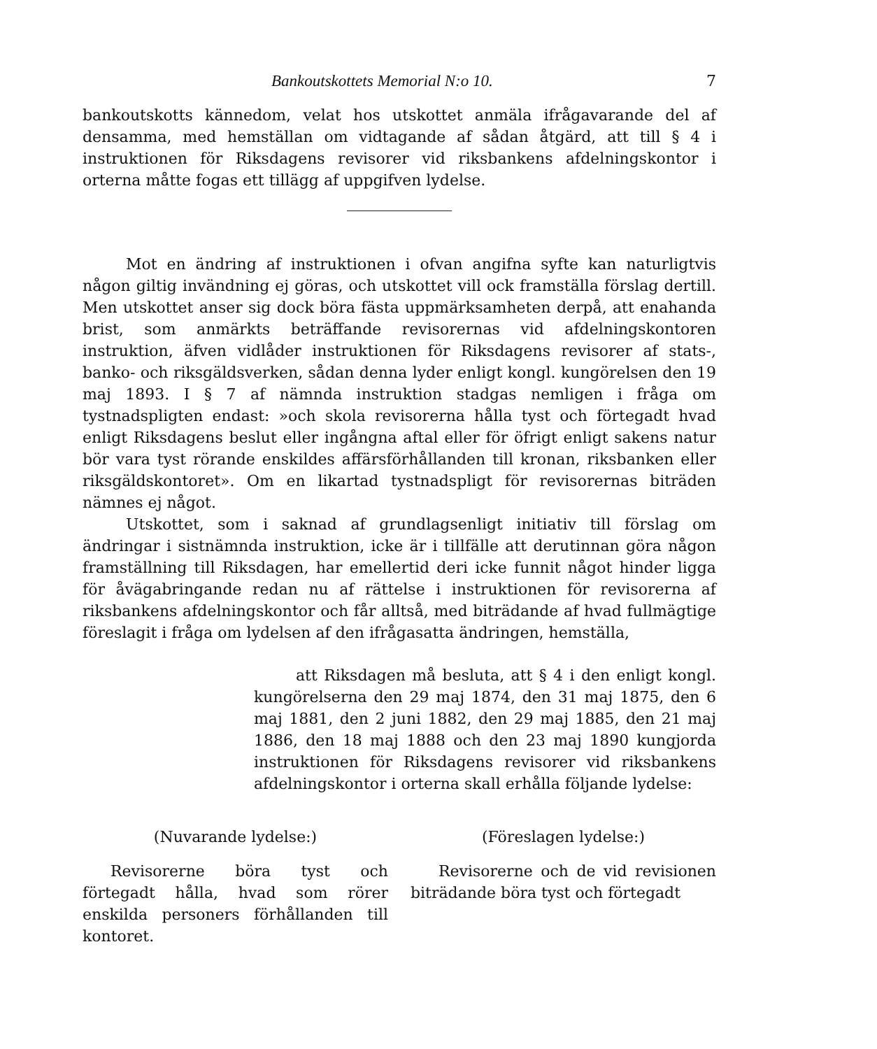Bankoutskottets Memorial N:o 10. 7
bankoutskotts kännedom, velat hos utskottet anmäla ifrågavarande del af densamma, med hemställan om vidtagande af sådan åtgärd, att till § 4 i instruktionen för Riksdagens revisorer vid riksbankens afdelningskontor i orterna måtte fogas ett tillägg af uppgifven lydelse.
Mot en ändring af instruktionen i ofvan angifna syfte kan naturligtvis någon giltig invändning ej göras, och utskottet vill ock framställa förslag dertill. Men utskottet anser sig dock böra fästa uppmärksamheten derpå, att enahanda brist, som anmärkts beträffande revisorernas vid afdelningskontoren instruktion, äfven vidlåder instruktionen för Riksdagens revisorer af stats-, banko- och riksgäldsverken, sådan denna lyder enligt kongl. kungörelsen den 19 maj 1893. I § 7 af nämnda instruktion stadgas nemligen i fråga om tystnadspligten endast: »och skola revisorerna hålla tyst och förtegadt hvad enligt Riksdagens beslut eller ingångna aftal eller för öfrigt enligt sakens natur bör vara tyst rörande enskildes affärsförhållanden till kronan, riksbanken eller riksgäldskontoret». Om en likartad tystnadspligt för revisorernas biträden nämnes ej något.
Utskottet, som i saknad af grundlagsenligt initiativ till förslag om ändringar i sistnämnda instruktion, icke är i tillfälle att derutinnan göra någon framställning till Riksdagen, har emellertid deri icke funnit något hinder ligga för åvägabringande redan nu af rättelse i instruktionen för revisorerna af riksbankens afdelningskontor och får alltså, med biträdande af hvad fullmägtige föreslagit i fråga om lydelsen af den ifrågasatta ändringen, hemställa,
att Riksdagen må besluta, att § 4 i den enligt kongl. kungörelserna den 29 maj 1874, den 31 maj 1875, den 6 maj 1881, den 2 juni 1882, den 29 maj 1885, den 21 maj 1886, den 18 maj 1888 och den 23 maj 1890 kungjorda instruktionen för Riksdagens revisorer vid riksbankens afdelningskontor i orterna skall erhålla följande lydelse:
(Nuvarande lydelse:)
Revisorerne böra tyst och förtegadt hålla, hvad som rörer enskilda personers förhållanden till kontoret.
(Föreslagen lydelse:)
Revisorerne och de vid revisionen biträdande böra tyst och förtegadt